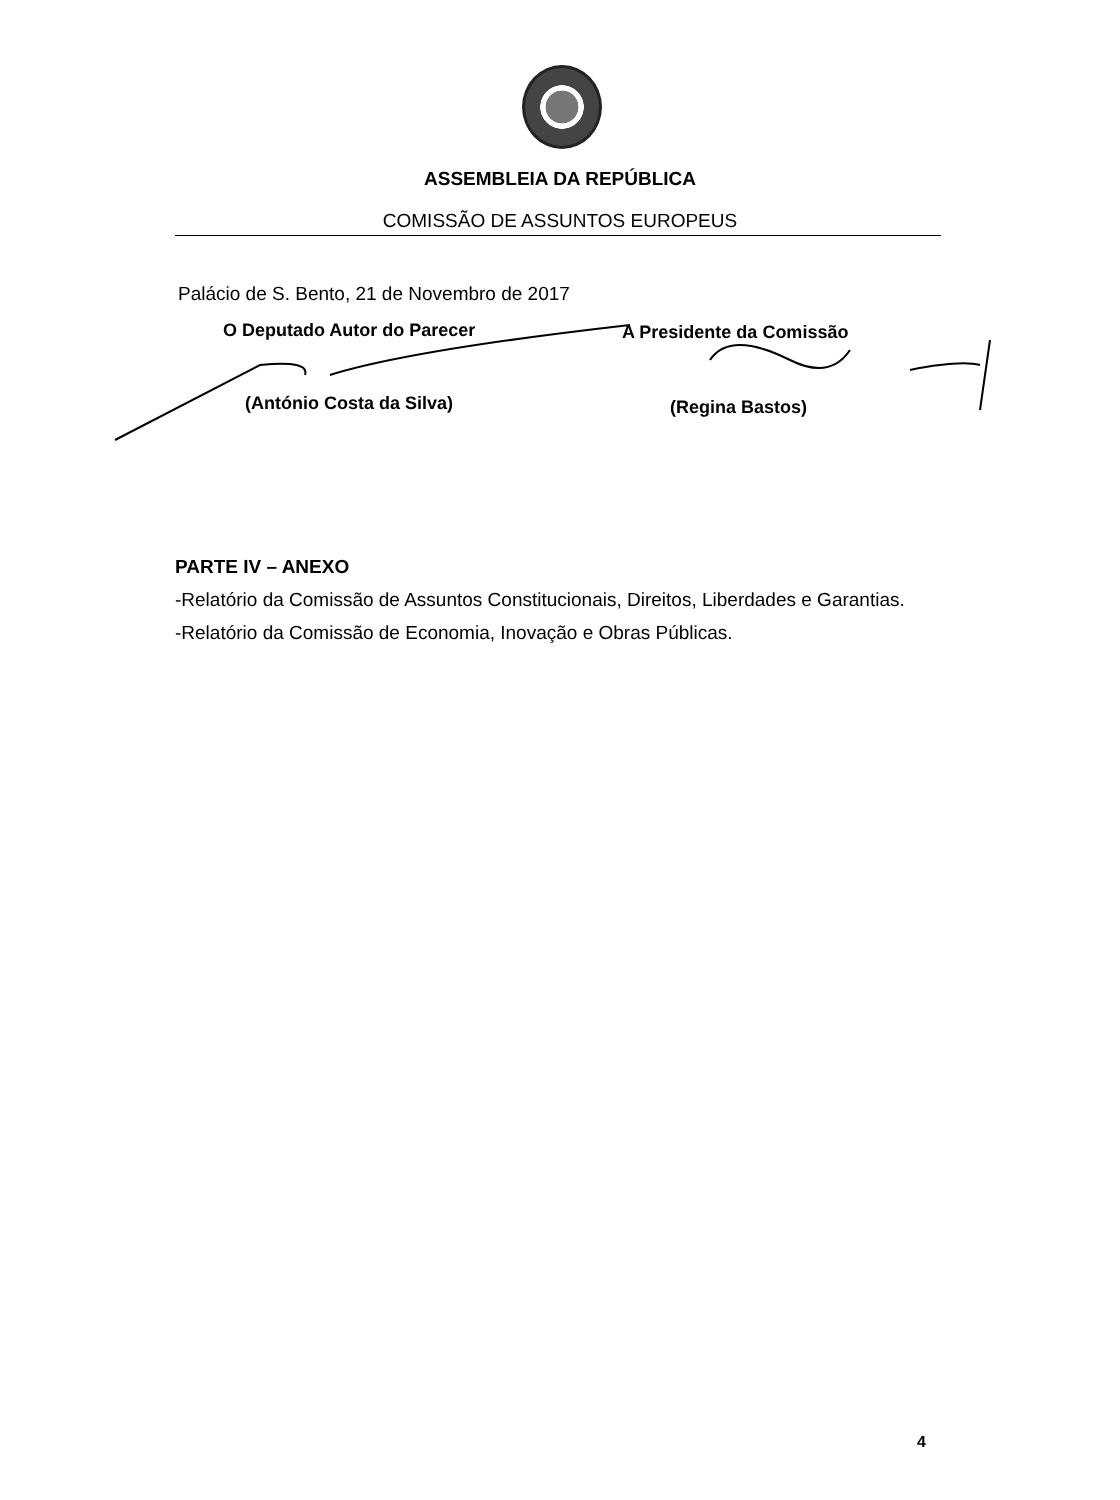ASSEMBLEIA DA REPÚBLICA
COMISSÃO DE ASSUNTOS EUROPEUS
Palácio de S. Bento, 21 de Novembro de 2017
O Deputado Autor do Parecer A Presidente da Comissão
(António Costa da Silva) (Regina Bastos)
PARTE IV – ANEXO
-Relatório da Comissão de Assuntos Constitucionais, Direitos, Liberdades e Garantias.
-Relatório da Comissão de Economia, Inovação e Obras Públicas.
4